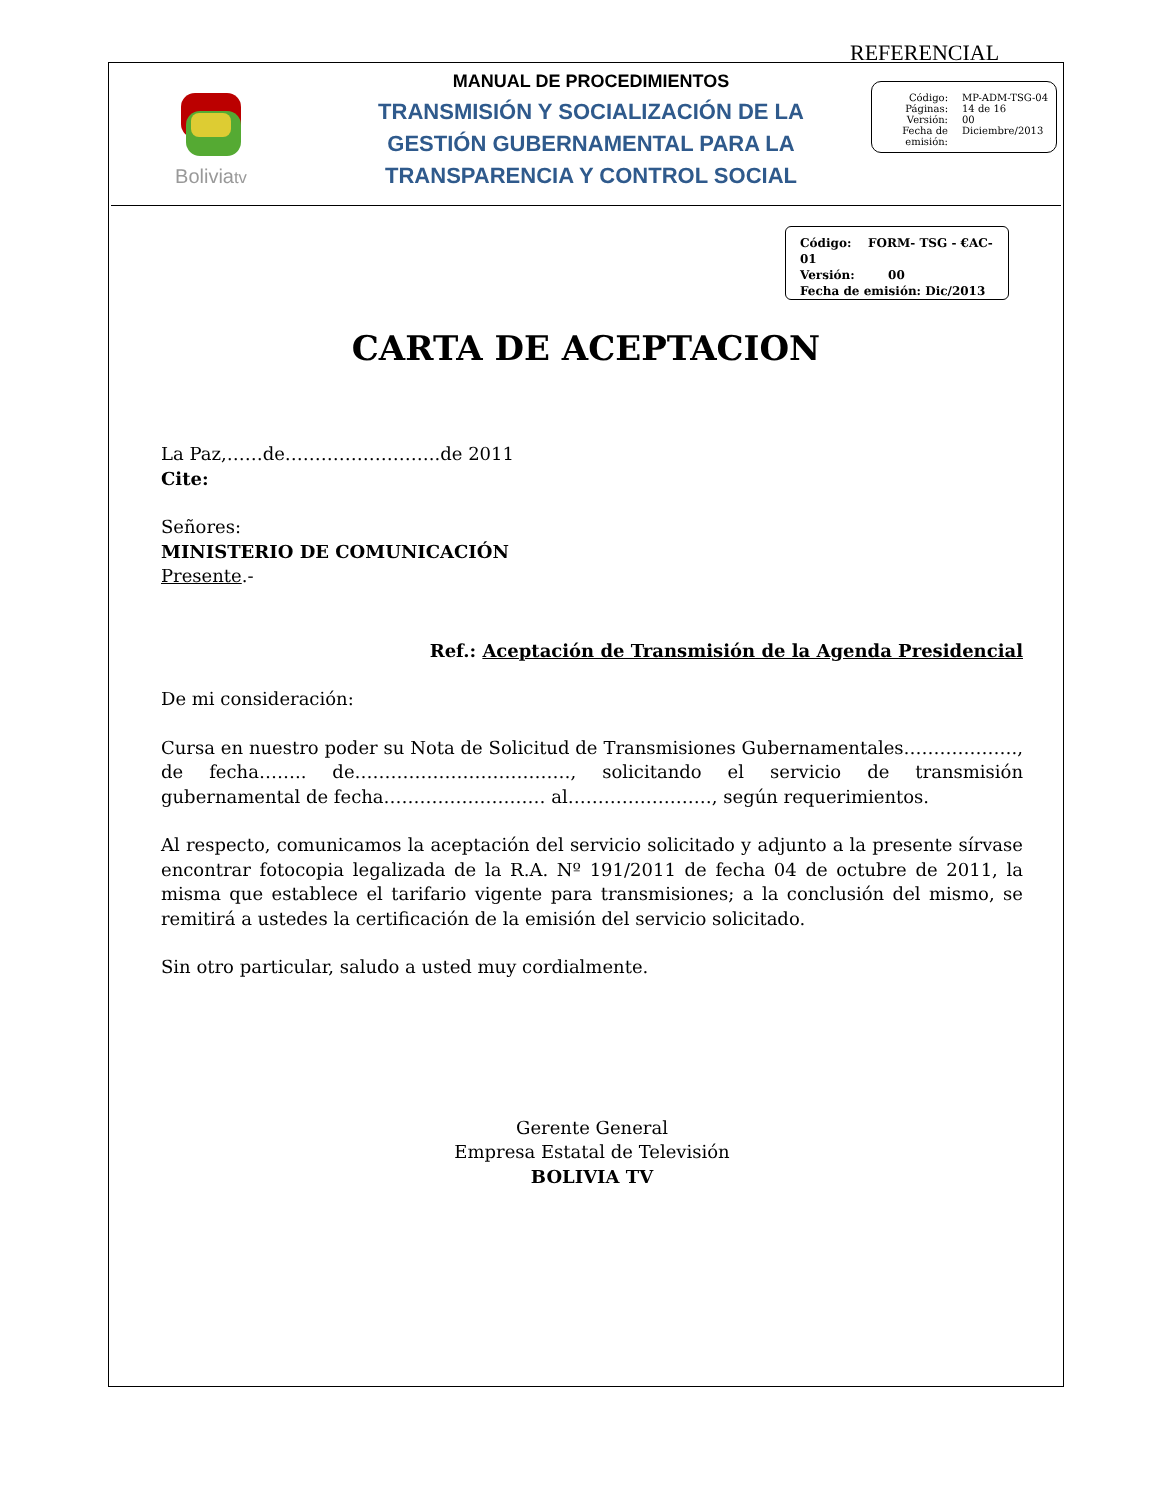REFERENCIAL
Boliviatv
MANUAL DE PROCEDIMIENTOS
TRANSMISIÓN Y SOCIALIZACIÓN DE LA
GESTIÓN GUBERNAMENTAL PARA LA
TRANSPARENCIA Y CONTROL SOCIAL
Código: MP-ADM-TSG-04
Páginas: 14 de 16
Versión: 00
Fecha de emisión: Diciembre/2013
Código: FORM- TSG - €AC-01
Versión: 00
Fecha de emisión: Dic/2013
CARTA DE ACEPTACION
La Paz,……de……………………..de 2011
Cite:
Señores:
MINISTERIO DE COMUNICACIÓN
Presente.-
Ref.: Aceptación de Transmisión de la Agenda Presidencial
De mi consideración:
Cursa en nuestro poder su Nota de Solicitud de Transmisiones Gubernamentales………………., de fecha…….. de………………………………, solicitando el servicio de transmisión gubernamental de fecha……………………… al……………………, según requerimientos.
Al respecto, comunicamos la aceptación del servicio solicitado y adjunto a la presente sírvase encontrar fotocopia legalizada de la R.A. Nº 191/2011 de fecha 04 de octubre de 2011, la misma que establece el tarifario vigente para transmisiones; a la conclusión del mismo, se remitirá a ustedes la certificación de la emisión del servicio solicitado.
Sin otro particular, saludo a usted muy cordialmente.
Gerente General
Empresa Estatal de Televisión
BOLIVIA TV